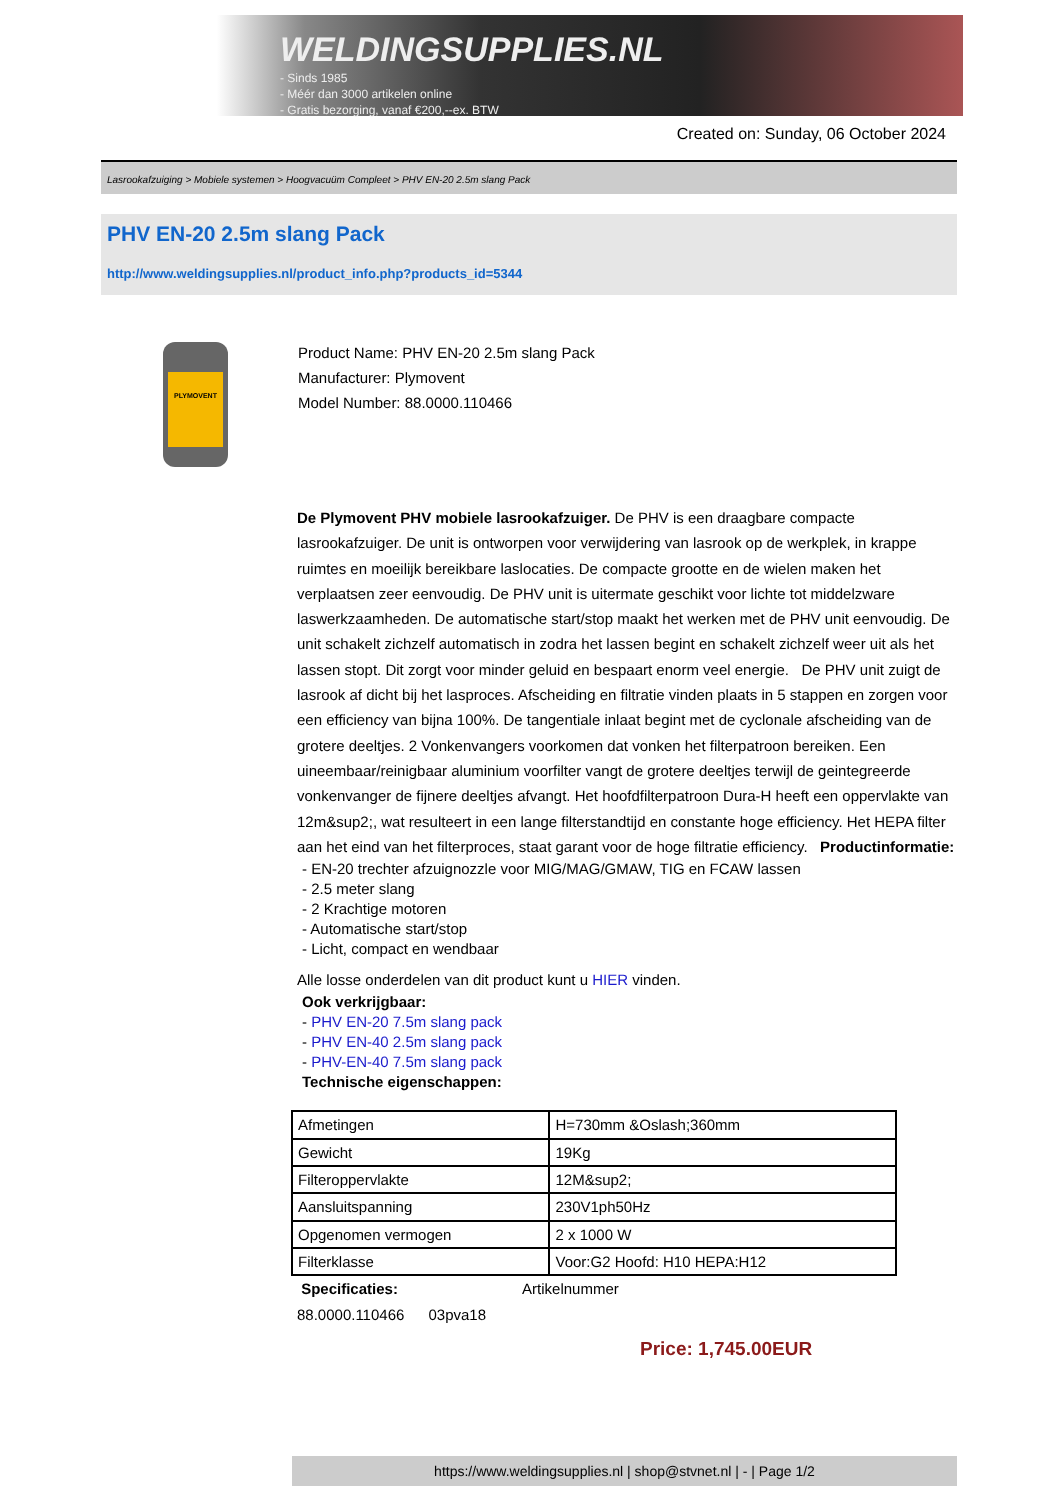WELDINGSUPPLIES.NL
- Sinds 1985
- Méér dan 3000 artikelen online
- Gratis bezorging, vanaf €200,--ex. BTW
Created on: Sunday, 06 October 2024
Lasrookafzuiging > Mobiele systemen > Hoogvacuüm Compleet > PHV EN-20 2.5m slang Pack
PHV EN-20 2.5m slang Pack
http://www.weldingsupplies.nl/product_info.php?products_id=5344
PLYMOVENT
Product Name: PHV EN-20 2.5m slang Pack
Manufacturer: Plymovent
Model Number: 88.0000.110466
De Plymovent PHV mobiele lasrookafzuiger. De PHV is een draagbare compacte lasrookafzuiger. De unit is ontworpen voor verwijdering van lasrook op de werkplek, in krappe ruimtes en moeilijk bereikbare laslocaties. De compacte grootte en de wielen maken het verplaatsen zeer eenvoudig. De PHV unit is uitermate geschikt voor lichte tot middelzware laswerkzaamheden. De automatische start/stop maakt het werken met de PHV unit eenvoudig. De unit schakelt zichzelf automatisch in zodra het lassen begint en schakelt zichzelf weer uit als het lassen stopt. Dit zorgt voor minder geluid en bespaart enorm veel energie. De PHV unit zuigt de lasrook af dicht bij het lasproces. Afscheiding en filtratie vinden plaats in 5 stappen en zorgen voor een efficiency van bijna 100%. De tangentiale inlaat begint met de cyclonale afscheiding van de grotere deeltjes. 2 Vonkenvangers voorkomen dat vonken het filterpatroon bereiken. Een uineembaar/reinigbaar aluminium voorfilter vangt de grotere deeltjes terwijl de geintegreerde vonkenvanger de fijnere deeltjes afvangt. Het hoofdfilterpatroon Dura-H heeft een oppervlakte van 12m&sup2;, wat resulteert in een lange filterstandtijd en constante hoge efficiency. Het HEPA filter aan het eind van het filterproces, staat garant voor de hoge filtratie efficiency. Productinformatie:
- EN-20 trechter afzuignozzle voor MIG/MAG/GMAW, TIG en FCAW lassen
- 2.5 meter slang
- 2 Krachtige motoren
- Automatische start/stop
- Licht, compact en wendbaar
Alle losse onderdelen van dit product kunt u HIER vinden.
Ook verkrijgbaar:
- PHV EN-20 7.5m slang pack
- PHV EN-40 2.5m slang pack
- PHV-EN-40 7.5m slang pack
Technische eigenschappen:
| Afmetingen | H=730mm &Oslash;360mm |
| Gewicht | 19Kg |
| Filteroppervlakte | 12M&sup2; |
| Aansluitspanning | 230V1ph50Hz |
| Opgenomen vermogen | 2 x 1000 W |
| Filterklasse | Voor:G2 Hoofd: H10 HEPA:H12 |
Specificaties: Artikelnummer
88.0000.110466 03pva18
Price: 1,745.00EUR
https://www.weldingsupplies.nl | shop@stvnet.nl | - | Page 1/2